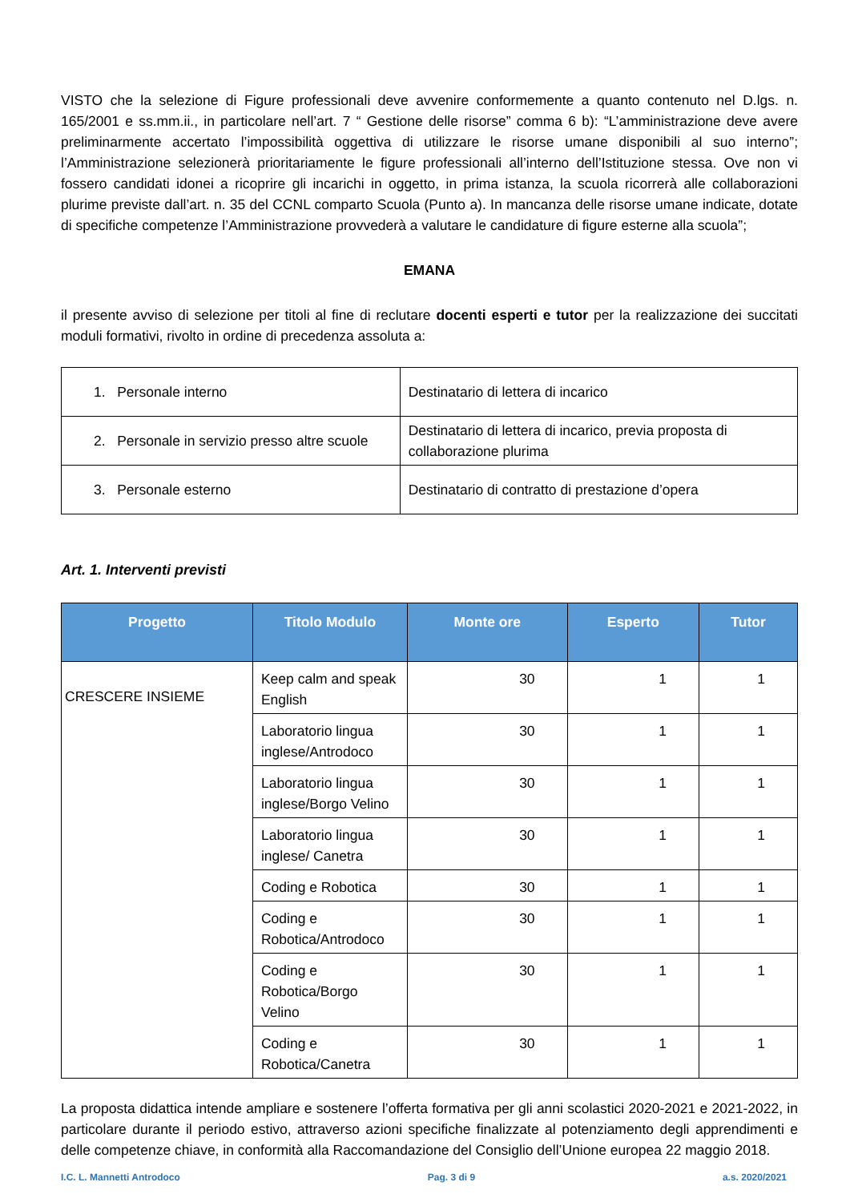VISTO che la selezione di Figure professionali deve avvenire conformemente a quanto contenuto nel D.lgs. n. 165/2001 e ss.mm.ii., in particolare nell’art. 7 “ Gestione delle risorse” comma 6 b): “L’amministrazione deve avere preliminarmente accertato l’impossibilità oggettiva di utilizzare le risorse umane disponibili al suo interno”; l’Amministrazione selezionerà prioritariamente le figure professionali all’interno dell’Istituzione stessa. Ove non vi fossero candidati idonei a ricoprire gli incarichi in oggetto, in prima istanza, la scuola ricorrerà alle collaborazioni plurime previste dall’art. n. 35 del CCNL comparto Scuola (Punto a). In mancanza delle risorse umane indicate, dotate di specifiche competenze l’Amministrazione provvederà a valutare le candidature di figure esterne alla scuola”;
EMANA
il presente avviso di selezione per titoli al fine di reclutare docenti esperti e tutor per la realizzazione dei succitati moduli formativi, rivolto in ordine di precedenza assoluta a:
| 1. Personale interno | Destinatario di lettera di incarico |
| 2. Personale in servizio presso altre scuole | Destinatario di lettera di incarico, previa proposta di collaborazione plurima |
| 3. Personale esterno | Destinatario di contratto di prestazione d’opera |
Art. 1. Interventi previsti
| Progetto | Titolo Modulo | Monte ore | Esperto | Tutor |
| --- | --- | --- | --- | --- |
| CRESCERE INSIEME | Keep calm and speak English | 30 | 1 | 1 |
| | Laboratorio lingua inglese/Antrodoco | 30 | 1 | 1 |
| | Laboratorio lingua inglese/Borgo Velino | 30 | 1 | 1 |
| | Laboratorio lingua inglese/ Canetra | 30 | 1 | 1 |
| | Coding e Robotica | 30 | 1 | 1 |
| | Coding e Robotica/Antrodoco | 30 | 1 | 1 |
| | Coding e Robotica/Borgo Velino | 30 | 1 | 1 |
| | Coding e Robotica/Canetra | 30 | 1 | 1 |
La proposta didattica intende ampliare e sostenere l’offerta formativa per gli anni scolastici 2020-2021 e 2021-2022, in particolare durante il periodo estivo, attraverso azioni specifiche finalizzate al potenziamento degli apprendimenti e delle competenze chiave, in conformità alla Raccomandazione del Consiglio dell’Unione europea 22 maggio 2018.
I.C. L. Mannetti Antrodoco Pag. 3 di 9 a.s. 2020/2021